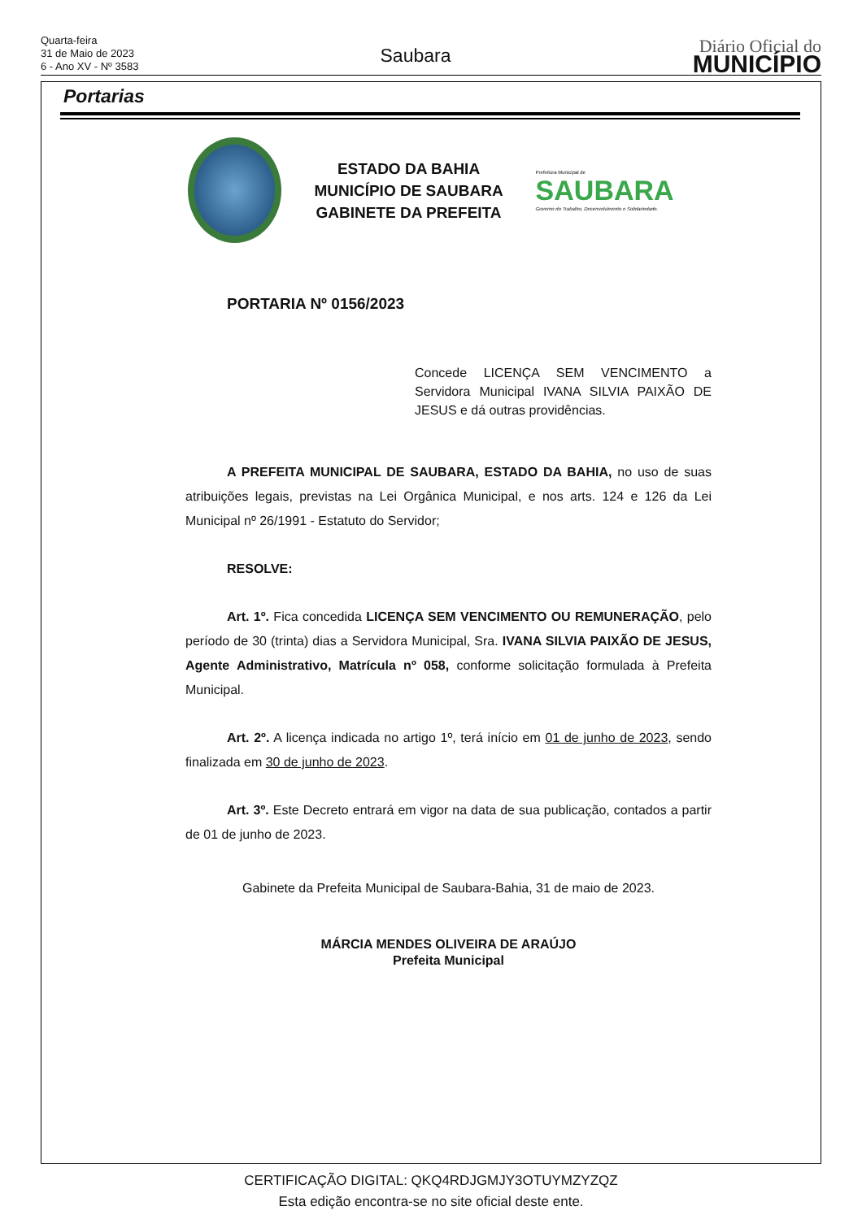Quarta-feira
31 de Maio de 2023
6 - Ano XV - Nº 3583
Saubara
Diário Oficial do
MUNICÍPIO
Portarias
ESTADO DA BAHIA
MUNICÍPIO DE SAUBARA
GABINETE DA PREFEITA
Prefeitura Municipal de
SAUBARA
Governo do Trabalho, Desenvolvimento e Solidariedade.
PORTARIA Nº 0156/2023
Concede LICENÇA SEM VENCIMENTO a Servidora Municipal IVANA SILVIA PAIXÃO DE JESUS e dá outras providências.
A PREFEITA MUNICIPAL DE SAUBARA, ESTADO DA BAHIA, no uso de suas atribuições legais, previstas na Lei Orgânica Municipal, e nos arts. 124 e 126 da Lei Municipal nº 26/1991 - Estatuto do Servidor;
RESOLVE:
Art. 1º. Fica concedida LICENÇA SEM VENCIMENTO OU REMUNERAÇÃO, pelo período de 30 (trinta) dias a Servidora Municipal, Sra. IVANA SILVIA PAIXÃO DE JESUS, Agente Administrativo, Matrícula nº 058, conforme solicitação formulada à Prefeita Municipal.
Art. 2º. A licença indicada no artigo 1º, terá início em 01 de junho de 2023, sendo finalizada em 30 de junho de 2023.
Art. 3º. Este Decreto entrará em vigor na data de sua publicação, contados a partir de 01 de junho de 2023.
Gabinete da Prefeita Municipal de Saubara-Bahia, 31 de maio de 2023.
MÁRCIA MENDES OLIVEIRA DE ARAÚJO
Prefeita Municipal
CERTIFICAÇÃO DIGITAL: QKQ4RDJGMJY3OTUYMZYZQZ
Esta edição encontra-se no site oficial deste ente.